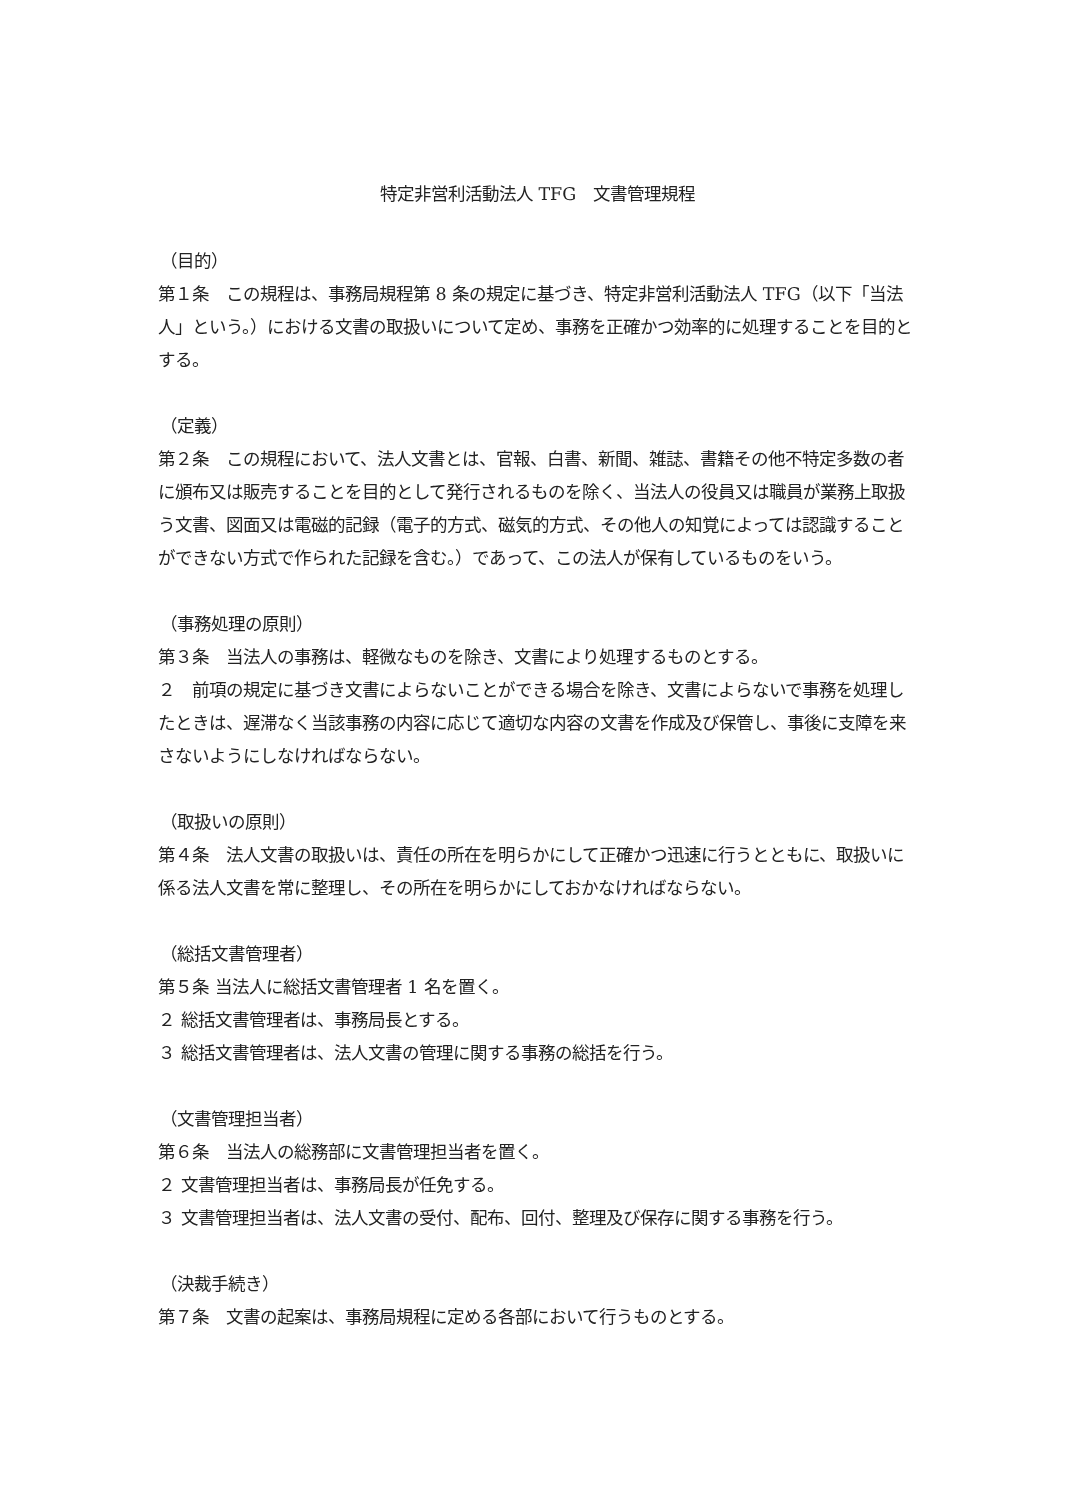特定非営利活動法人 TFG　文書管理規程
（目的）
第１条　この規程は、事務局規程第 8 条の規定に基づき、特定非営利活動法人 TFG（以下「当法人」という。）における文書の取扱いについて定め、事務を正確かつ効率的に処理することを目的とする。
（定義）
第２条　この規程において、法人文書とは、官報、白書、新聞、雑誌、書籍その他不特定多数の者に頒布又は販売することを目的として発行されるものを除く、当法人の役員又は職員が業務上取扱う文書、図面又は電磁的記録（電子的方式、磁気的方式、その他人の知覚によっては認識することができない方式で作られた記録を含む。）であって、この法人が保有しているものをいう。
（事務処理の原則）
第３条　当法人の事務は、軽微なものを除き、文書により処理するものとする。
２　前項の規定に基づき文書によらないことができる場合を除き、文書によらないで事務を処理したときは、遅滞なく当該事務の内容に応じて適切な内容の文書を作成及び保管し、事後に支障を来さないようにしなければならない。
（取扱いの原則）
第４条　法人文書の取扱いは、責任の所在を明らかにして正確かつ迅速に行うとともに、取扱いに係る法人文書を常に整理し、その所在を明らかにしておかなければならない。
（総括文書管理者）
第５条 当法人に総括文書管理者 1 名を置く。
２ 総括文書管理者は、事務局長とする。
３ 総括文書管理者は、法人文書の管理に関する事務の総括を行う。
（文書管理担当者）
第６条　当法人の総務部に文書管理担当者を置く。
２ 文書管理担当者は、事務局長が任免する。
３ 文書管理担当者は、法人文書の受付、配布、回付、整理及び保存に関する事務を行う。
（決裁手続き）
第７条　文書の起案は、事務局規程に定める各部において行うものとする。